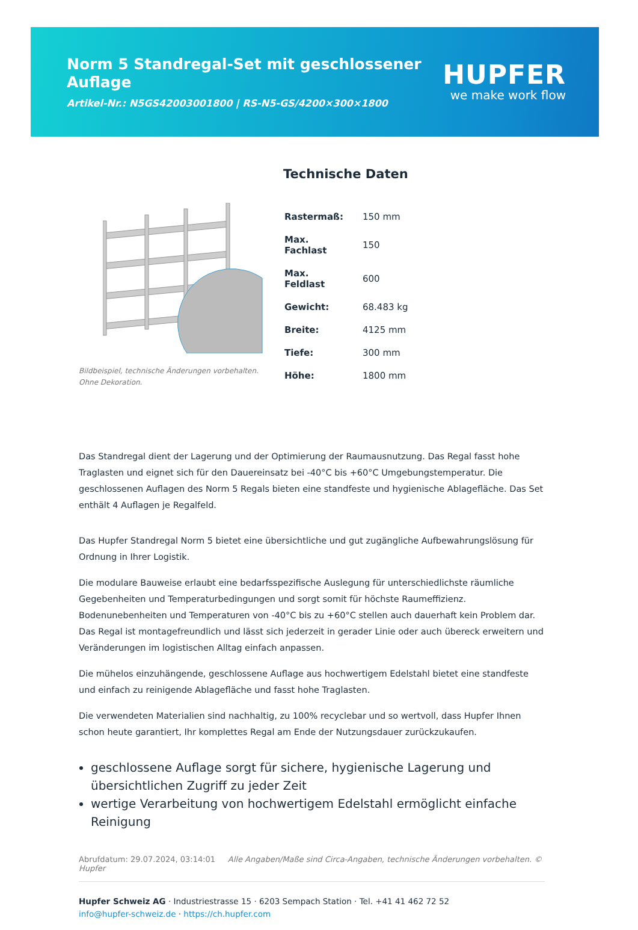Norm 5 Standregal-Set mit geschlossener Auflage
Artikel-Nr.: N5GS42003001800 | RS-N5-GS/4200×300×1800
HUPFER
we make work flow
Bildbeispiel, technische Änderungen vorbehalten.
Ohne Dekoration.
Technische Daten
| Rastermaß: | 150 mm |
| Max. Fachlast | 150 |
| Max. Feldlast | 600 |
| Gewicht: | 68.483 kg |
| Breite: | 4125 mm |
| Tiefe: | 300 mm |
| Höhe: | 1800 mm |
Das Standregal dient der Lagerung und der Optimierung der Raumausnutzung. Das Regal fasst hohe Traglasten und eignet sich für den Dauereinsatz bei -40°C bis +60°C Umgebungstemperatur. Die geschlossenen Auflagen des Norm 5 Regals bieten eine standfeste und hygienische Ablagefläche. Das Set enthält 4 Auflagen je Regalfeld.
Das Hupfer Standregal Norm 5 bietet eine übersichtliche und gut zugängliche Aufbewahrungslösung für Ordnung in Ihrer Logistik.
Die modulare Bauweise erlaubt eine bedarfsspezifische Auslegung für unterschiedlichste räumliche Gegebenheiten und Temperaturbedingungen und sorgt somit für höchste Raumeffizienz. Bodenunebenheiten und Temperaturen von -40°C bis zu +60°C stellen auch dauerhaft kein Problem dar. Das Regal ist montagefreundlich und lässt sich jederzeit in gerader Linie oder auch übereck erweitern und Veränderungen im logistischen Alltag einfach anpassen.
Die mühelos einzuhängende, geschlossene Auflage aus hochwertigem Edelstahl bietet eine standfeste und einfach zu reinigende Ablagefläche und fasst hohe Traglasten.
Die verwendeten Materialien sind nachhaltig, zu 100% recyclebar und so wertvoll, dass Hupfer Ihnen schon heute garantiert, Ihr komplettes Regal am Ende der Nutzungsdauer zurückzukaufen.
geschlossene Auflage sorgt für sichere, hygienische Lagerung und übersichtlichen Zugriff zu jeder Zeit
wertige Verarbeitung von hochwertigem Edelstahl ermöglicht einfache Reinigung
Abrufdatum: 29.07.2024, 03:14:01 Alle Angaben/Maße sind Circa-Angaben, technische Änderungen vorbehalten. © Hupfer
Hupfer Schweiz AG · Industriestrasse 15 · 6203 Sempach Station · Tel. +41 41 462 72 52
info@hupfer-schweiz.de · https://ch.hupfer.com